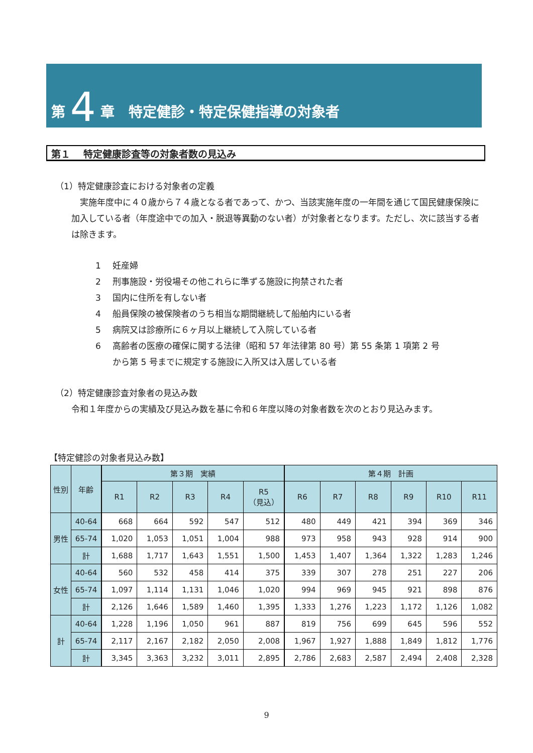第 4 章　特定健診・特定保健指導の対象者
第１　 特定健康診査等の対象者数の見込み
（1）特定健康診査における対象者の定義
　実施年度中に４０歳から７４歳となる者であって、かつ、当該実施年度の一年間を通じて国民健康保険に加入している者（年度途中での加入・脱退等異動のない者）が対象者となります。ただし、次に該当する者は除きます。
1 妊産婦
2 刑事施設・労役場その他これらに準ずる施設に拘禁された者
3 国内に住所を有しない者
4 船員保険の被保険者のうち相当な期間継続して船舶内にいる者
5 病院又は診療所に６ヶ月以上継続して入院している者
6 高齢者の医療の確保に関する法律（昭和 57 年法律第 80 号）第 55 条第 1 項第 2 号
から第 5 号までに規定する施設に入所又は入居している者
（2）特定健康診査対象者の見込み数
令和１年度からの実績及び見込み数を基に令和６年度以降の対象者数を次のとおり見込みます。
【特定健診の対象者見込み数】
| 性別 | 年齢 | 第３期 実績 | | | | | 第４期 計画 | | | | | |
| --- | --- | --- | --- | --- | --- | --- | --- | --- | --- | --- | --- | --- |
| | | R1 | R2 | R3 | R4 | R5 （見込） | R6 | R7 | R8 | R9 | R10 | R11 |
| 男性 | 40-64 | 668 | 664 | 592 | 547 | 512 | 480 | 449 | 421 | 394 | 369 | 346 |
| | 65-74 | 1,020 | 1,053 | 1,051 | 1,004 | 988 | 973 | 958 | 943 | 928 | 914 | 900 |
| | 計 | 1,688 | 1,717 | 1,643 | 1,551 | 1,500 | 1,453 | 1,407 | 1,364 | 1,322 | 1,283 | 1,246 |
| 女性 | 40-64 | 560 | 532 | 458 | 414 | 375 | 339 | 307 | 278 | 251 | 227 | 206 |
| | 65-74 | 1,097 | 1,114 | 1,131 | 1,046 | 1,020 | 994 | 969 | 945 | 921 | 898 | 876 |
| | 計 | 2,126 | 1,646 | 1,589 | 1,460 | 1,395 | 1,333 | 1,276 | 1,223 | 1,172 | 1,126 | 1,082 |
| 計 | 40-64 | 1,228 | 1,196 | 1,050 | 961 | 887 | 819 | 756 | 699 | 645 | 596 | 552 |
| | 65-74 | 2,117 | 2,167 | 2,182 | 2,050 | 2,008 | 1,967 | 1,927 | 1,888 | 1,849 | 1,812 | 1,776 |
| | 計 | 3,345 | 3,363 | 3,232 | 3,011 | 2,895 | 2,786 | 2,683 | 2,587 | 2,494 | 2,408 | 2,328 |
9